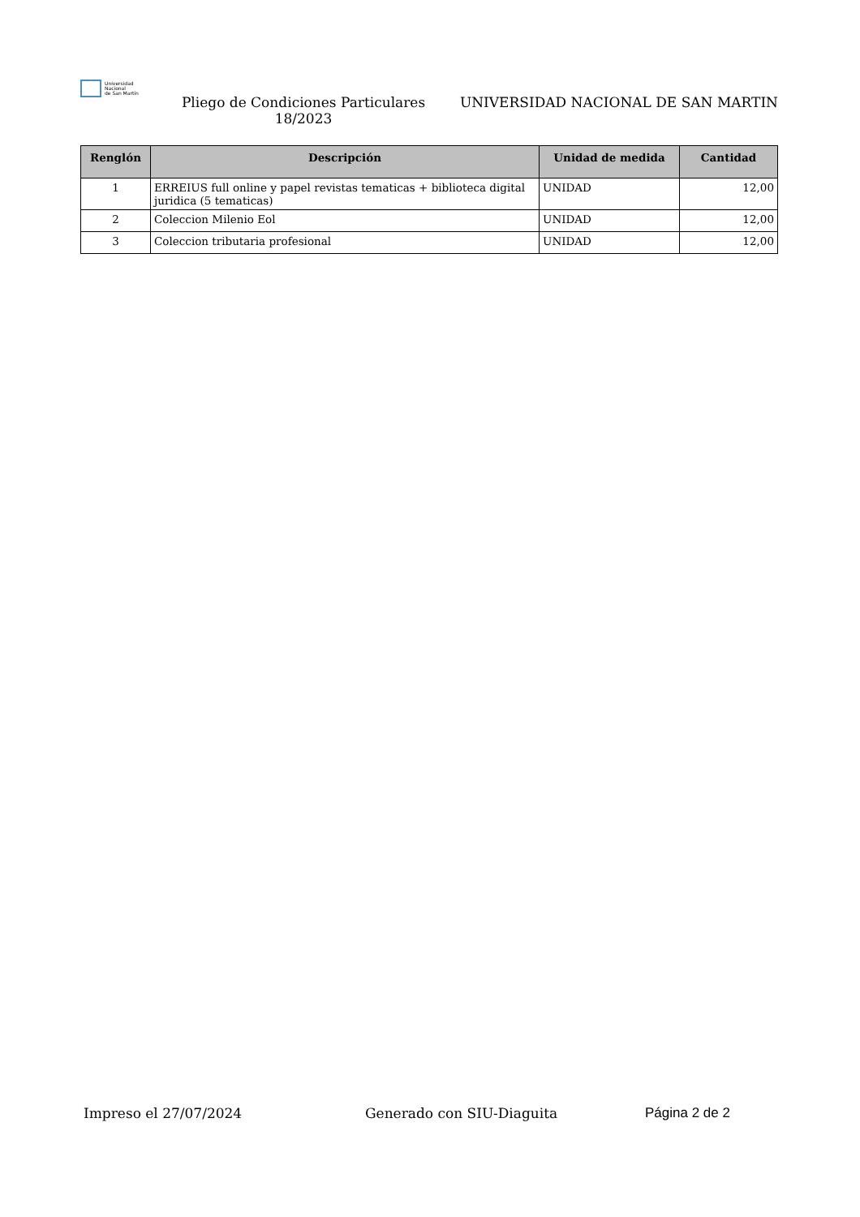Universidad
Nacional
de San Martín
Pliego de Condiciones Particulares 18/2023
UNIVERSIDAD NACIONAL DE SAN MARTIN
| Renglón | Descripción | Unidad de medida | Cantidad |
| --- | --- | --- | --- |
| 1 | ERREIUS full online y papel revistas tematicas + biblioteca digital juridica (5 tematicas) | UNIDAD | 12,00 |
| 2 | Coleccion Milenio Eol | UNIDAD | 12,00 |
| 3 | Coleccion tributaria profesional | UNIDAD | 12,00 |
Impreso el 27/07/2024 Generado con SIU-Diaguita Página 2 de 2